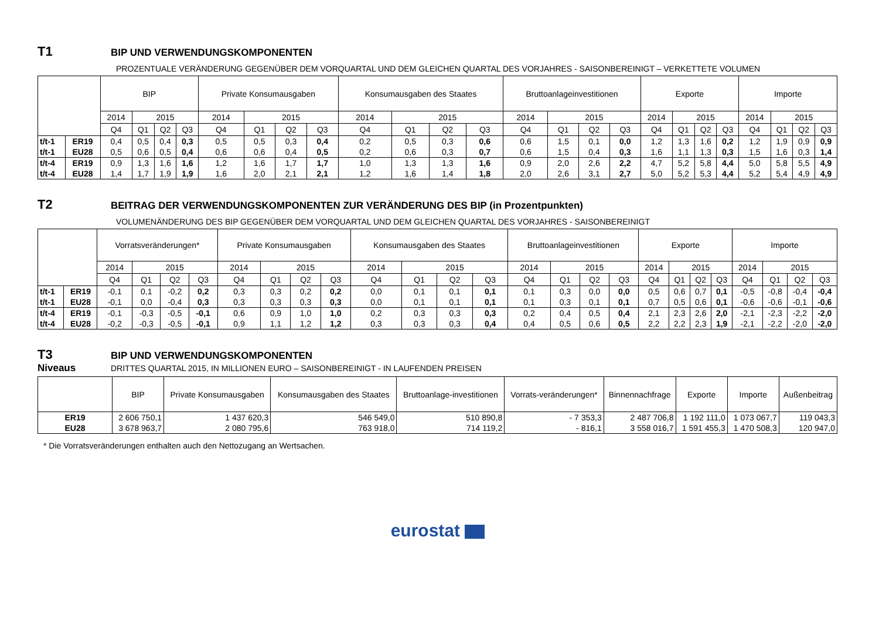T1
BIP UND VERWENDUNGSKOMPONENTEN
PROZENTUALE VERÄNDERUNG GEGENÜBER DEM VORQUARTAL UND DEM GLEICHEN QUARTAL DES VORJAHRES - SAISONBEREINIGT – VERKETTETE VOLUMEN
| | | BIP | | | | Private Konsumausgaben | | | | Konsumausgaben des Staates | | | | Bruttoanlageinvestitionen | | | | Exporte | | | | Importe | | | |
| --- | --- | --- | --- | --- | --- | --- | --- | --- | --- | --- | --- | --- | --- | --- | --- | --- | --- | --- | --- | --- | --- | --- | --- | --- | --- |
| | | 2014 | 2015 | | | 2014 | 2015 | | | 2014 | 2015 | | | 2014 | 2015 | | | 2014 | 2015 | | | 2014 | 2015 | | |
| | | Q4 | Q1 | Q2 | Q3 | Q4 | Q1 | Q2 | Q3 | Q4 | Q1 | Q2 | Q3 | Q4 | Q1 | Q2 | Q3 | Q4 | Q1 | Q2 | Q3 | Q4 | Q1 | Q2 | Q3 |
| t/t-1 | ER19 | 0,4 | 0,5 | 0,4 | 0,3 | 0,5 | 0,5 | 0,3 | 0,4 | 0,2 | 0,5 | 0,3 | 0,6 | 0,6 | 1,5 | 0,1 | 0,0 | 1,2 | 1,3 | 1,6 | 0,2 | 1,2 | 1,9 | 0,9 | 0,9 |
| t/t-1 | EU28 | 0,5 | 0,6 | 0,5 | 0,4 | 0,6 | 0,6 | 0,4 | 0,5 | 0,2 | 0,6 | 0,3 | 0,7 | 0,6 | 1,5 | 0,4 | 0,3 | 1,6 | 1,1 | 1,3 | 0,3 | 1,5 | 1,6 | 0,3 | 1,4 |
| t/t-4 | ER19 | 0,9 | 1,3 | 1,6 | 1,6 | 1,2 | 1,6 | 1,7 | 1,7 | 1,0 | 1,3 | 1,3 | 1,6 | 0,9 | 2,0 | 2,6 | 2,2 | 4,7 | 5,2 | 5,8 | 4,4 | 5,0 | 5,8 | 5,5 | 4,9 |
| t/t-4 | EU28 | 1,4 | 1,7 | 1,9 | 1,9 | 1,6 | 2,0 | 2,1 | 2,1 | 1,2 | 1,6 | 1,4 | 1,8 | 2,0 | 2,6 | 3,1 | 2,7 | 5,0 | 5,2 | 5,3 | 4,4 | 5,2 | 5,4 | 4,9 | 4,9 |
T2
BEITRAG DER VERWENDUNGSKOMPONENTEN ZUR VERÄNDERUNG DES BIP (in Prozentpunkten)
VOLUMENÄNDERUNG DES BIP GEGENÜBER DEM VORQUARTAL UND DEM GLEICHEN QUARTAL DES VORJAHRES - SAISONBEREINIGT
| | | Vorratsveränderungen* | | | | Private Konsumausgaben | | | | Konsumausgaben des Staates | | | | Bruttoanlageinvestitionen | | | | Exporte | | | | Importe | | | |
| --- | --- | --- | --- | --- | --- | --- | --- | --- | --- | --- | --- | --- | --- | --- | --- | --- | --- | --- | --- | --- | --- | --- | --- | --- | --- |
| | | 2014 | 2015 | | | 2014 | 2015 | | | 2014 | 2015 | | | 2014 | 2015 | | | 2014 | 2015 | | | 2014 | 2015 | | |
| | | Q4 | Q1 | Q2 | Q3 | Q4 | Q1 | Q2 | Q3 | Q4 | Q1 | Q2 | Q3 | Q4 | Q1 | Q2 | Q3 | Q4 | Q1 | Q2 | Q3 | Q4 | Q1 | Q2 | Q3 |
| t/t-1 | ER19 | -0,1 | 0,1 | -0,2 | 0,2 | 0,3 | 0,3 | 0,2 | 0,2 | 0,0 | 0,1 | 0,1 | 0,1 | 0,1 | 0,3 | 0,0 | 0,0 | 0,5 | 0,6 | 0,7 | 0,1 | -0,5 | -0,8 | -0,4 | -0,4 |
| t/t-1 | EU28 | -0,1 | 0,0 | -0,4 | 0,3 | 0,3 | 0,3 | 0,3 | 0,3 | 0,0 | 0,1 | 0,1 | 0,1 | 0,1 | 0,3 | 0,1 | 0,1 | 0,7 | 0,5 | 0,6 | 0,1 | -0,6 | -0,6 | -0,1 | -0,6 |
| t/t-4 | ER19 | -0,1 | -0,3 | -0,5 | -0,1 | 0,6 | 0,9 | 1,0 | 1,0 | 0,2 | 0,3 | 0,3 | 0,3 | 0,2 | 0,4 | 0,5 | 0,4 | 2,1 | 2,3 | 2,6 | 2,0 | -2,1 | -2,3 | -2,2 | -2,0 |
| t/t-4 | EU28 | -0,2 | -0,3 | -0,5 | -0,1 | 0,9 | 1,1 | 1,2 | 1,2 | 0,3 | 0,3 | 0,3 | 0,4 | 0,4 | 0,5 | 0,6 | 0,5 | 2,2 | 2,2 | 2,3 | 1,9 | -2,1 | -2,2 | -2,0 | -2,0 |
T3
BIP UND VERWENDUNGSKOMPONENTEN
Niveaus
DRITTES QUARTAL 2015, IN MILLIONEN EURO – SAISONBEREINIGT - IN LAUFENDEN PREISEN
| | BIP | Private Konsumausgaben | Konsumausgaben des Staates | Bruttoanlage-investitionen | Vorrats-veränderungen* | Binnennachfrage | Exporte | Importe | Außenbeitrag |
| --- | --- | --- | --- | --- | --- | --- | --- | --- | --- |
| ER19 | 2 606 750,1 | 1 437 620,3 | 546 549,0 | 510 890,8 | - 7 353,3 | 2 487 706,8 | 1 192 111,0 | 1 073 067,7 | 119 043,3 |
| EU28 | 3 678 963,7 | 2 080 795,6 | 763 918,0 | 714 119,2 | - 816,1 | 3 558 016,7 | 1 591 455,3 | 1 470 508,3 | 120 947,0 |
* Die Vorratsveränderungen enthalten auch den Nettozugang an Wertsachen.
eurostat